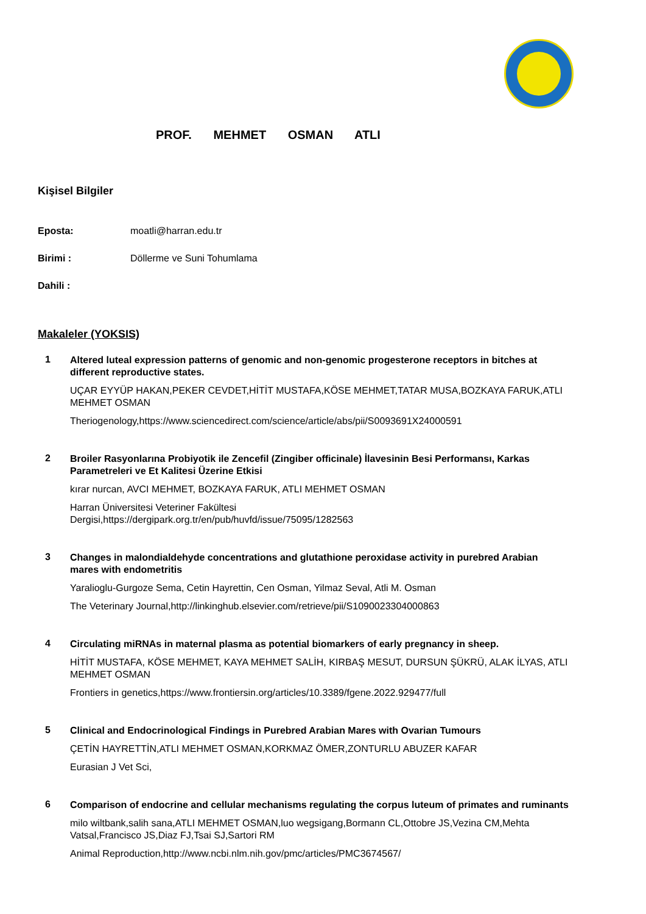PROF. MEHMET OSMAN ATLI
Kişisel Bilgiler
Eposta: moatli@harran.edu.tr
Birimi : Döllerme ve Suni Tohumlama
Dahili :
Makaleler (YOKSIS)
1
Altered luteal expression patterns of genomic and non-genomic progesterone receptors in bitches at different reproductive states.
UÇAR EYYÜP HAKAN,PEKER CEVDET,HİTİT MUSTAFA,KÖSE MEHMET,TATAR MUSA,BOZKAYA FARUK,ATLI MEHMET OSMAN
Theriogenology,https://www.sciencedirect.com/science/article/abs/pii/S0093691X24000591
2
Broiler Rasyonlarına Probiyotik ile Zencefil (Zingiber officinale) İlavesinin Besi Performansı, Karkas Parametreleri ve Et Kalitesi Üzerine Etkisi
kırar nurcan, AVCI MEHMET, BOZKAYA FARUK, ATLI MEHMET OSMAN
Harran Üniversitesi Veteriner Fakültesi
Dergisi,https://dergipark.org.tr/en/pub/huvfd/issue/75095/1282563
3
Changes in malondialdehyde concentrations and glutathione peroxidase activity in purebred Arabian mares with endometritis
Yaralioglu-Gurgoze Sema, Cetin Hayrettin, Cen Osman, Yilmaz Seval, Atli M. Osman
The Veterinary Journal,http://linkinghub.elsevier.com/retrieve/pii/S1090023304000863
4
Circulating miRNAs in maternal plasma as potential biomarkers of early pregnancy in sheep.
HİTİT MUSTAFA, KÖSE MEHMET, KAYA MEHMET SALİH, KIRBAŞ MESUT, DURSUN ŞÜKRÜ, ALAK İLYAS, ATLI MEHMET OSMAN
Frontiers in genetics,https://www.frontiersin.org/articles/10.3389/fgene.2022.929477/full
5
Clinical and Endocrinological Findings in Purebred Arabian Mares with Ovarian Tumours
ÇETİN HAYRETTİN,ATLI MEHMET OSMAN,KORKMAZ ÖMER,ZONTURLU ABUZER KAFAR
Eurasian J Vet Sci,
6
Comparison of endocrine and cellular mechanisms regulating the corpus luteum of primates and ruminants
milo wiltbank,salih sana,ATLI MEHMET OSMAN,luo wegsigang,Bormann CL,Ottobre JS,Vezina CM,Mehta Vatsal,Francisco JS,Diaz FJ,Tsai SJ,Sartori RM
Animal Reproduction,http://www.ncbi.nlm.nih.gov/pmc/articles/PMC3674567/